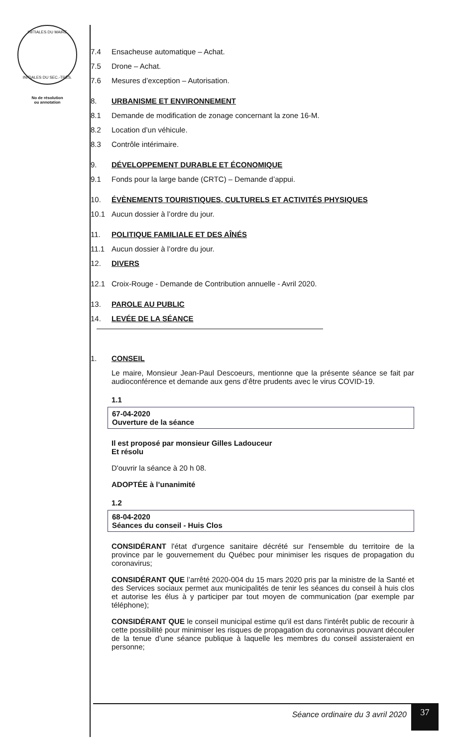INITIALES DU MAIRE
INITIALES DU SEC.-TRÉS.
No de résolution
ou annotation
7.4 Ensacheuse automatique – Achat.
7.5 Drone – Achat.
7.6 Mesures d’exception – Autorisation.
8. URBANISME ET ENVIRONNEMENT
8.1 Demande de modification de zonage concernant la zone 16-M.
8.2 Location d’un véhicule.
8.3 Contrôle intérimaire.
9. DÉVELOPPEMENT DURABLE ET ÉCONOMIQUE
9.1 Fonds pour la large bande (CRTC) – Demande d’appui.
10. ÉVÈNEMENTS TOURISTIQUES, CULTURELS ET ACTIVITÉS PHYSIQUES
10.1 Aucun dossier à l’ordre du jour.
11. POLITIQUE FAMILIALE ET DES AÎNÉS
11.1 Aucun dossier à l’ordre du jour.
12. DIVERS
12.1 Croix-Rouge - Demande de Contribution annuelle - Avril 2020.
13. PAROLE AU PUBLIC
14. LEVÉE DE LA SÉANCE
1. CONSEIL
Le maire, Monsieur Jean-Paul Descoeurs, mentionne que la présente séance se fait par audioconférence et demande aux gens d’être prudents avec le virus COVID-19.
1.1
67-04-2020
Ouverture de la séance
Il est proposé par monsieur Gilles Ladouceur
Et résolu
D'ouvrir la séance à 20 h 08.
ADOPTÉE à l’unanimité
1.2
68-04-2020
Séances du conseil - Huis Clos
CONSIDÉRANT l'état d'urgence sanitaire décrété sur l'ensemble du territoire de la province par le gouvernement du Québec pour minimiser les risques de propagation du coronavirus;
CONSIDÉRANT QUE l’arrêté 2020-004 du 15 mars 2020 pris par la ministre de la Santé et des Services sociaux permet aux municipalités de tenir les séances du conseil à huis clos et autorise les élus à y participer par tout moyen de communication (par exemple par téléphone);
CONSIDÉRANT QUE le conseil municipal estime qu'il est dans l'intérêt public de recourir à cette possibilité pour minimiser les risques de propagation du coronavirus pouvant découler de la tenue d’une séance publique à laquelle les membres du conseil assisteraient en personne;
Séance ordinaire du 3 avril 2020 37